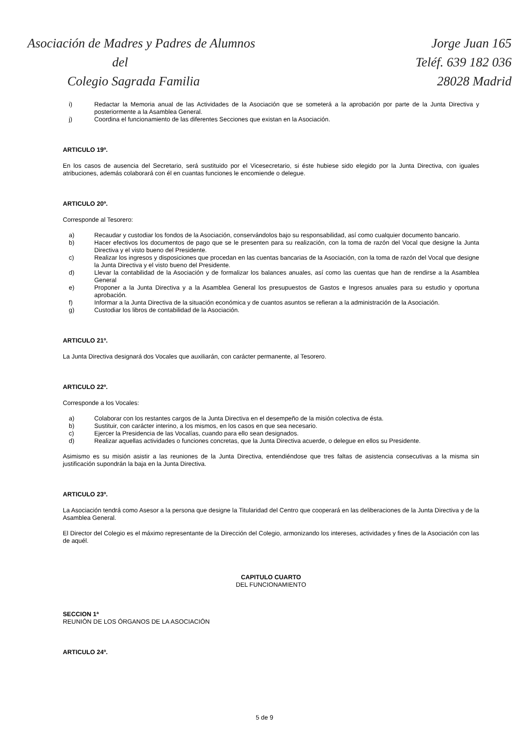Asociación de Madres y Padres de Alumnos
del
Colegio Sagrada Familia
Jorge Juan 165
Teléf. 639 182 036
28028 Madrid
i) Redactar la Memoria anual de las Actividades de la Asociación que se someterá a la aprobación por parte de la Junta Directiva y posteriormente a la Asamblea General.
j) Coordina el funcionamiento de las diferentes Secciones que existan en la Asociación.
ARTICULO 19º.
En los casos de ausencia del Secretario, será sustituido por el Vicesecretario, si éste hubiese sido elegido por la Junta Directiva, con iguales atribuciones, además colaborará con él en cuantas funciones le encomiende o delegue.
ARTICULO 20º.
Corresponde al Tesorero:
a) Recaudar y custodiar los fondos de la Asociación, conservándolos bajo su responsabilidad, así como cualquier documento bancario.
b) Hacer efectivos los documentos de pago que se le presenten para su realización, con la toma de razón del Vocal que designe la Junta Directiva y el visto bueno del Presidente.
c) Realizar los ingresos y disposiciones que procedan en las cuentas bancarias de la Asociación, con la toma de razón del Vocal que designe la Junta Directiva y el visto bueno del Presidente.
d) Llevar la contabilidad de la Asociación y de formalizar los balances anuales, así como las cuentas que han de rendirse a la Asamblea General
e) Proponer a la Junta Directiva y a la Asamblea General los presupuestos de Gastos e Ingresos anuales para su estudio y oportuna aprobación.
f) Informar a la Junta Directiva de la situación económica y de cuantos asuntos se refieran a la administración de la Asociación.
g) Custodiar los libros de contabilidad de la Asociación.
ARTICULO 21º.
La Junta Directiva designará dos Vocales que auxiliarán, con carácter permanente, al Tesorero.
ARTICULO 22º.
Corresponde a los Vocales:
a) Colaborar con los restantes cargos de la Junta Directiva en el desempeño de la misión colectiva de ésta.
b) Sustituir, con carácter interino, a los mismos, en los casos en que sea necesario.
c) Ejercer la Presidencia de las Vocalías, cuando para ello sean designados.
d) Realizar aquellas actividades o funciones concretas, que la Junta Directiva acuerde, o delegue en ellos su Presidente.
Asimismo es su misión asistir a las reuniones de la Junta Directiva, entendiéndose que tres faltas de asistencia consecutivas a la misma sin justificación supondrán la baja en la Junta Directiva.
ARTICULO 23º.
La Asociación tendrá como Asesor a la persona que designe la Titularidad del Centro que cooperará en las deliberaciones de la Junta Directiva y de la Asamblea General.
El Director del Colegio es el máximo representante de la Dirección del Colegio, armonizando los intereses, actividades y fines de la Asociación con las de aquél.
CAPITULO CUARTO
DEL FUNCIONAMIENTO
SECCION 1ª
REUNIÓN DE LOS ÓRGANOS DE LA ASOCIACIÓN
ARTICULO 24º.
5 de 9